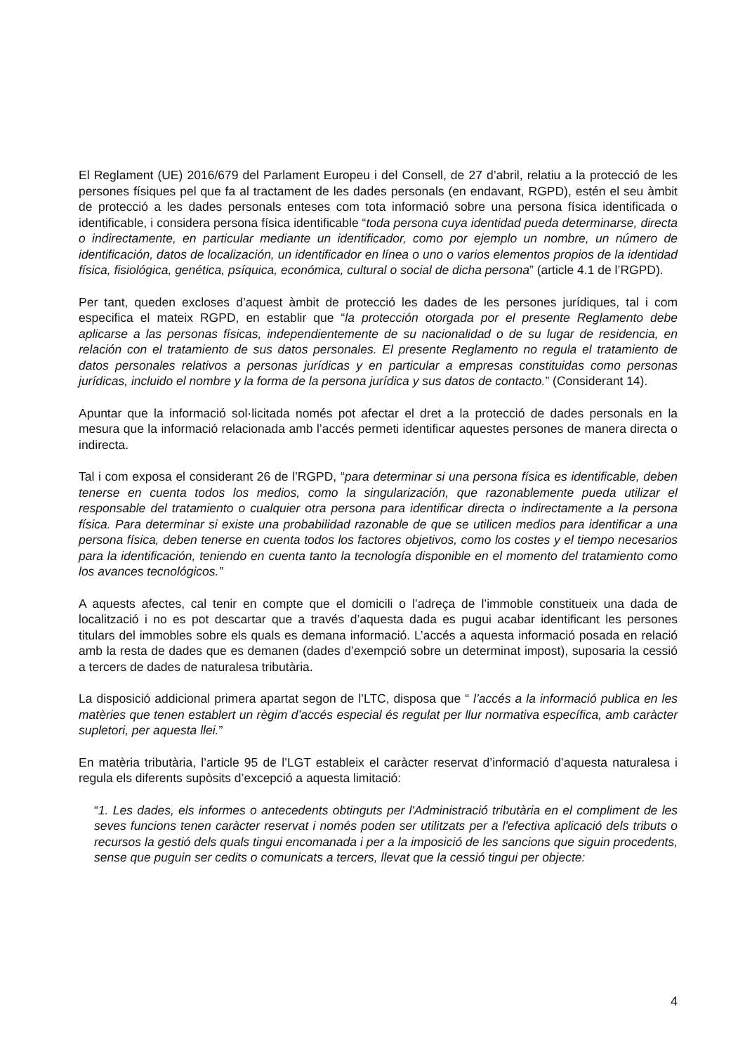El Reglament (UE) 2016/679 del Parlament Europeu i del Consell, de 27 d’abril, relatiu a la protecció de les persones físiques pel que fa al tractament de les dades personals (en endavant, RGPD), estén el seu àmbit de protecció a les dades personals enteses com tota informació sobre una persona física identificada o identificable, i considera persona física identificable “toda persona cuya identidad pueda determinarse, directa o indirectamente, en particular mediante un identificador, como por ejemplo un nombre, un número de identificación, datos de localización, un identificador en línea o uno o varios elementos propios de la identidad física, fisiológica, genética, psíquica, económica, cultural o social de dicha persona” (article 4.1 de l’RGPD).
Per tant, queden excloses d’aquest àmbit de protecció les dades de les persones jurídiques, tal i com especifica el mateix RGPD, en establir que “la protección otorgada por el presente Reglamento debe aplicarse a las personas físicas, independientemente de su nacionalidad o de su lugar de residencia, en relación con el tratamiento de sus datos personales. El presente Reglamento no regula el tratamiento de datos personales relativos a personas jurídicas y en particular a empresas constituidas como personas jurídicas, incluido el nombre y la forma de la persona jurídica y sus datos de contacto.” (Considerant 14).
Apuntar que la informació sol·licitada només pot afectar el dret a la protecció de dades personals en la mesura que la informació relacionada amb l’accés permeti identificar aquestes persones de manera directa o indirecta.
Tal i com exposa el considerant 26 de l’RGPD, “para determinar si una persona física es identificable, deben tenerse en cuenta todos los medios, como la singularización, que razonablemente pueda utilizar el responsable del tratamiento o cualquier otra persona para identificar directa o indirectamente a la persona física. Para determinar si existe una probabilidad razonable de que se utilicen medios para identificar a una persona física, deben tenerse en cuenta todos los factores objetivos, como los costes y el tiempo necesarios para la identificación, teniendo en cuenta tanto la tecnología disponible en el momento del tratamiento como los avances tecnológicos.”
A aquests afectes, cal tenir en compte que el domicili o l’adreça de l’immoble constitueix una dada de localització i no es pot descartar que a través d’aquesta dada es pugui acabar identificant les persones titulars del immobles sobre els quals es demana informació. L’accés a aquesta informació posada en relació amb la resta de dades que es demanen (dades d’exempció sobre un determinat impost), suposaria la cessió a tercers de dades de naturalesa tributària.
La disposició addicional primera apartat segon de l’LTC, disposa que “ l’accés a la informació publica en les matèries que tenen establert un règim d’accés especial és regulat per llur normativa específica, amb caràcter supletori, per aquesta llei.”
En matèria tributària, l’article 95 de l’LGT estableix el caràcter reservat d’informació d’aquesta naturalesa i regula els diferents supòsits d’excepció a aquesta limitació:
“1. Les dades, els informes o antecedents obtinguts per l'Administració tributària en el compliment de les seves funcions tenen caràcter reservat i només poden ser utilitzats per a l'efectiva aplicació dels tributs o recursos la gestió dels quals tingui encomanada i per a la imposició de les sancions que siguin procedents, sense que puguin ser cedits o comunicats a tercers, llevat que la cessió tingui per objecte:
4